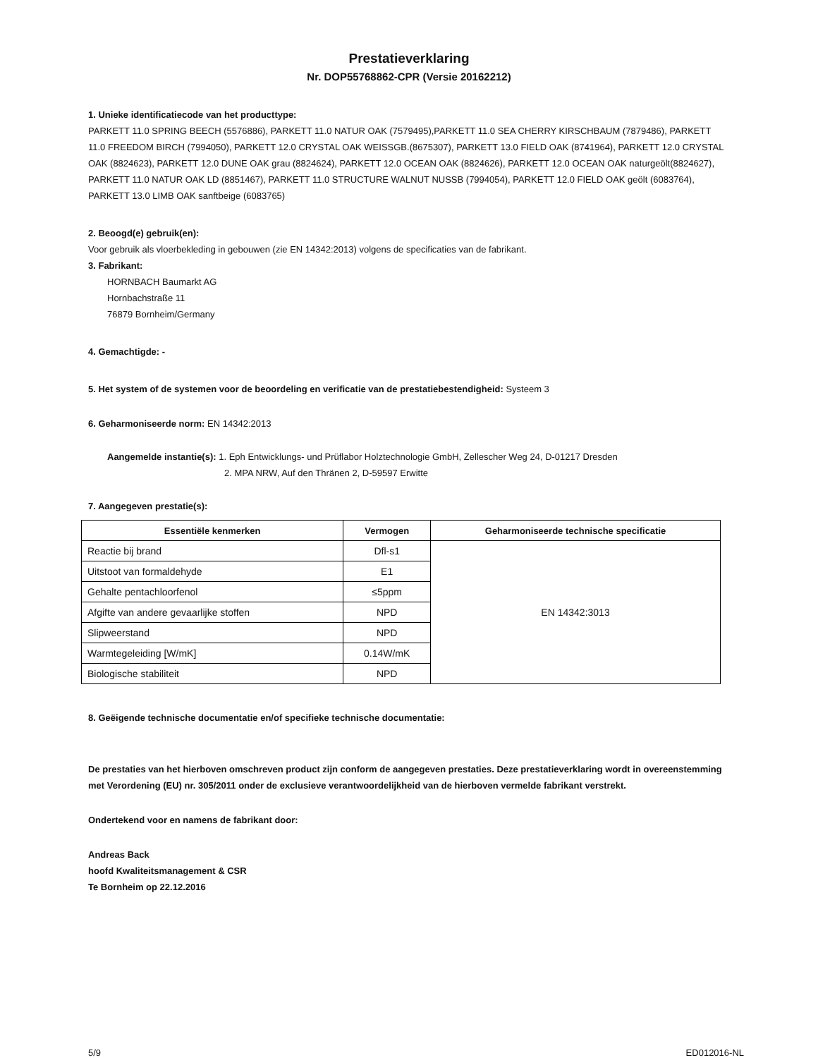Prestatieverklaring
Nr. DOP55768862-CPR (Versie 20162212)
1. Unieke identificatiecode van het producttype:
PARKETT 11.0 SPRING BEECH (5576886), PARKETT 11.0 NATUR OAK (7579495),PARKETT 11.0 SEA CHERRY KIRSCHBAUM (7879486), PARKETT 11.0 FREEDOM BIRCH (7994050), PARKETT 12.0 CRYSTAL OAK WEISSGB.(8675307), PARKETT 13.0 FIELD OAK (8741964), PARKETT 12.0 CRYSTAL OAK (8824623), PARKETT 12.0 DUNE OAK grau (8824624), PARKETT 12.0 OCEAN OAK (8824626), PARKETT 12.0 OCEAN OAK naturgeölt(8824627), PARKETT 11.0 NATUR OAK LD (8851467), PARKETT 11.0 STRUCTURE WALNUT NUSSB (7994054), PARKETT 12.0 FIELD OAK geölt (6083764), PARKETT 13.0 LIMB OAK sanftbeige (6083765)
2. Beoogd(e) gebruik(en):
Voor gebruik als vloerbekleding in gebouwen (zie EN 14342:2013) volgens de specificaties van de fabrikant.
3. Fabrikant:
HORNBACH Baumarkt AG
Hornbachstraße 11
76879 Bornheim/Germany
4. Gemachtigde: -
5. Het system of de systemen voor de beoordeling en verificatie van de prestatiebestendigheid: Systeem 3
6. Geharmoniseerde norm: EN 14342:2013
Aangemelde instantie(s): 1. Eph Entwicklungs- und Prüflabor Holztechnologie GmbH, Zellescher Weg 24, D-01217 Dresden
2. MPA NRW, Auf den Thränen 2, D-59597 Erwitte
7. Aangegeven prestatie(s):
| Essentiële kenmerken | Vermogen | Geharmoniseerde technische specificatie |
| --- | --- | --- |
| Reactie bij brand | Dfl-s1 | EN 14342:3013 |
| Uitstoot van formaldehyde | E1 | |
| Gehalte pentachloorfenol | ≤5ppm | |
| Afgifte van andere gevaarlijke stoffen | NPD | |
| Slipweerstand | NPD | |
| Warmtegeleiding [W/mK] | 0.14W/mK | |
| Biologische stabiliteit | NPD | |
8. Geëigende technische documentatie en/of specifieke technische documentatie:
De prestaties van het hierboven omschreven product zijn conform de aangegeven prestaties. Deze prestatieverklaring wordt in overeenstemming met Verordening (EU) nr. 305/2011 onder de exclusieve verantwoordelijkheid van de hierboven vermelde fabrikant verstrekt.
Ondertekend voor en namens de fabrikant door:
Andreas Back
hoofd Kwaliteitsmanagement & CSR
Te Bornheim op 22.12.2016
5/9 ED012016-NL